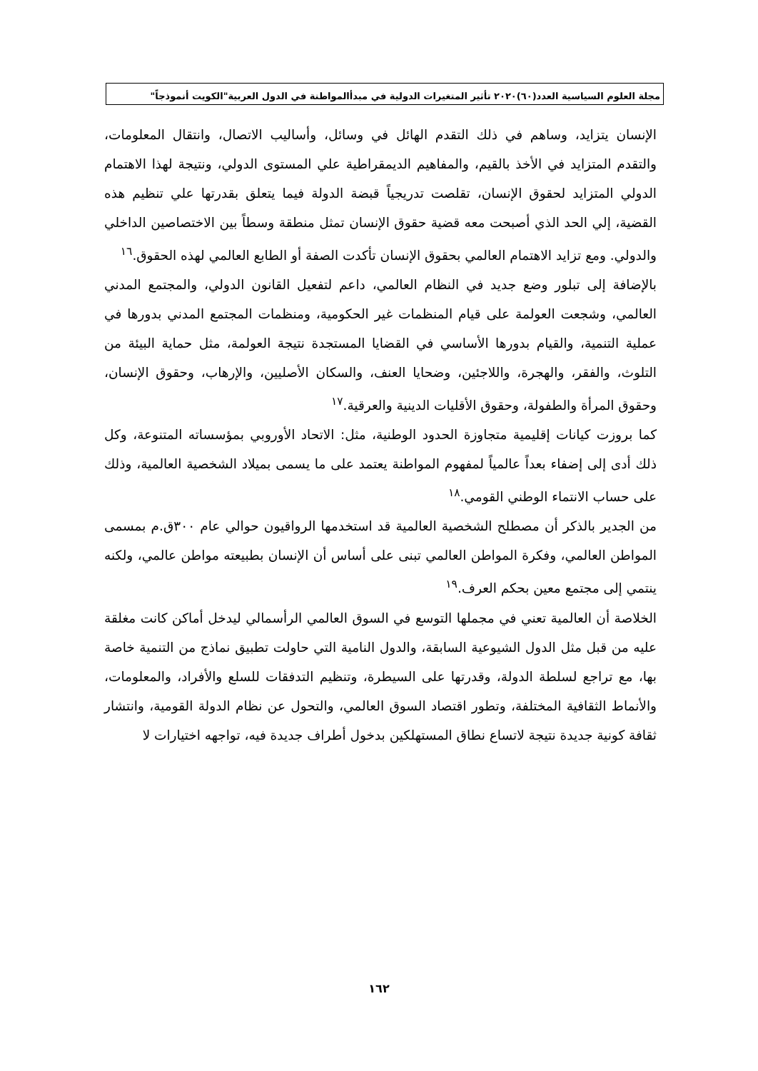مجلة العلوم السياسية العدد(٦٠)٢٠٢٠ تأثير المتغيرات الدولية في مبدأالمواطنة في الدول العربية"الكويت أنموذجاً"
الإنسان يتزايد، وساهم في ذلك التقدم الهائل في وسائل، وأساليب الاتصال، وانتقال المعلومات، والتقدم المتزايد في الأخذ بالقيم، والمفاهيم الديمقراطية علي المستوى الدولي، ونتيجة لهذا الاهتمام الدولي المتزايد لحقوق الإنسان، تقلصت تدريجياً قبضة الدولة فيما يتعلق بقدرتها علي تنظيم هذه القضية، إلي الحد الذي أصبحت معه قضية حقوق الإنسان تمثل منطقة وسطاً بين الاختصاصين الداخلي والدولي. ومع تزايد الاهتمام العالمي بحقوق الإنسان تأكدت الصفة أو الطابع العالمي لهذه الحقوق.<sup>١٦</sup>
بالإضافة إلى تبلور وضع جديد في النظام العالمي، داعم لتفعيل القانون الدولي، والمجتمع المدني العالمي، وشجعت العولمة على قيام المنظمات غير الحكومية، ومنظمات المجتمع المدني بدورها في عملية التنمية، والقيام بدورها الأساسي في القضايا المستجدة نتيجة العولمة، مثل حماية البيئة من التلوث، والفقر، والهجرة، واللاجئين، وضحايا العنف، والسكان الأصليين، والإرهاب، وحقوق الإنسان، وحقوق المرأة والطفولة، وحقوق الأقليات الدينية والعرقية.<sup>١٧</sup>
كما بروزت كيانات إقليمية متجاوزة الحدود الوطنية، مثل: الاتحاد الأوروبي بمؤسساته المتنوعة، وكل ذلك أدى إلى إضفاء بعداً عالمياً لمفهوم المواطنة يعتمد على ما يسمى بميلاد الشخصية العالمية، وذلك على حساب الانتماء الوطني القومي.<sup>١٨</sup>
من الجدير بالذكر أن مصطلح الشخصية العالمية قد استخدمها الرواقيون حوالي عام ٣٠٠ق.م بمسمى المواطن العالمي، وفكرة المواطن العالمي تبنى على أساس أن الإنسان بطبيعته مواطن عالمي، ولكنه ينتمي إلى مجتمع معين بحكم العرف.<sup>١٩</sup>
الخلاصة أن العالمية تعني في مجملها التوسع في السوق العالمي الرأسمالي ليدخل أماكن كانت مغلقة عليه من قبل مثل الدول الشيوعية السابقة، والدول النامية التي حاولت تطبيق نماذج من التنمية خاصة بها، مع تراجع لسلطة الدولة، وقدرتها على السيطرة، وتنظيم التدفقات للسلع والأفراد، والمعلومات، والأنماط الثقافية المختلفة، وتطور اقتصاد السوق العالمي، والتحول عن نظام الدولة القومية، وانتشار ثقافة كونية جديدة نتيجة لاتساع نطاق المستهلكين بدخول أطراف جديدة فيه، تواجهه اختيارات لا
١٦٢